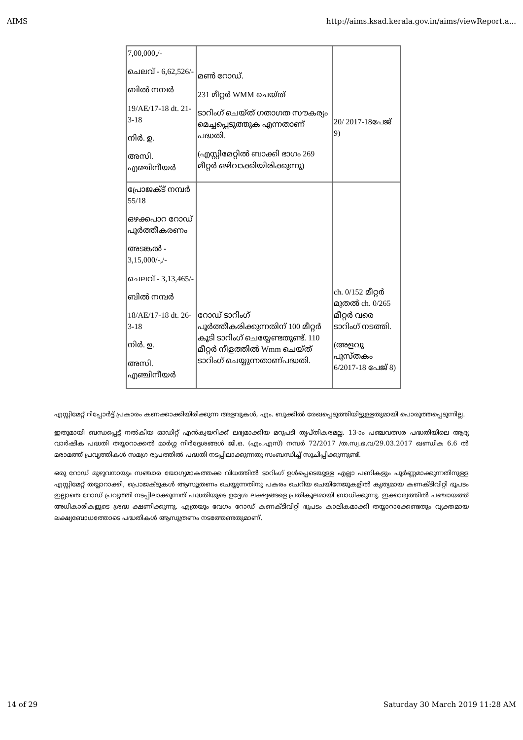AIMS http://aims.ksad.kerala.gov.in/aims/viewReport.a...
| 7,00,000,/- ചെലവ് - 6,62,526/- ബിൽ നമ്പർ 19/AE/17-18 dt. 21-3-18 നിർ. ഉ. അസി. എഞ്ചിനീയർ | മൺ റോഡ്. 231 മീറ്റർ WMM ചെയ്ത് ടാറിംഗ് ചെയ്ത് ഗതാഗത സൗകര്യം മെച്ചപ്പെടുത്തുക എന്നതാണ് പദ്ധതി. (എസ്റ്റിമേറ്റിൽ ബാക്കി ഭാഗം 269 മീറ്റർ ഒഴിവാക്കിയിരിക്കുന്നു) | 20/ 2017-18പേജ് 9) |
| പ്രോജക്ട് നമ്പർ 55/18 ഒഴക്കപാറ റോഡ് പൂർത്തീകരണം അടങ്കൽ - 3,15,000/-,/- ചെലവ് - 3,13,465/- ബിൽ നമ്പർ 18/AE/17-18 dt. 26-3-18 നിർ. ഉ. അസി. എഞ്ചിനീയർ | റോഡ് ടാറിംഗ് പൂർത്തീകരിക്കുന്നതിന് 100 മീറ്റർ കൂടി ടാറിംഗ് ചെയ്യേണ്ടതുണ്ട്. 110 മീറ്റർ നീളത്തിൽ Wmm ചെയ്ത് ടാറിംഗ് ചെയ്യുന്നതാണ്പദ്ധതി. | ch. 0/152 മീറ്റർ മുതൽ ch. 0/265 മീറ്റർ വരെ ടാറിംഗ് നടത്തി. (അളവു പുസ്തകം 6/2017-18 പേജ് 8) |
എസ്റ്റിമേറ്റ് റിപ്പോർട്ട് പ്രകാരം കണക്കാക്കിയിരിക്കുന്ന അളവുകൾ, എം. ബുക്കിൽ രേഖപ്പെടുത്തിയിട്ടുള്ളതുമായി പൊരുത്തപ്പെടുന്നില്ല.
ഇതുമായി ബന്ധപ്പെട്ട് നൽകിയ ഓഡിറ്റ് എൻക്വയറിക്ക് ലഭ്യമാക്കിയ മറുപടി തൃപ്തികരമല്ല. 13-ാം പഞ്ചവത്സര പദ്ധതിയിലെ ആദ്യ വാർഷിക പദ്ധതി തയ്യാറാക്കൽ മാർഗ്ഗ നിർദ്ദേശങ്ങൾ ജി.ഒ. (എം.എസ്) നമ്പർ 72/2017 /ത.സ്വ.ഭ.വ/29.03.2017 ഖണ്ഡിക 6.6 ൽ മരാമത്ത് പ്രവൃത്തികൾ സമഗ്ര രൂപത്തിൽ പദ്ധതി നടപ്പിലാക്കുന്നതു സംബന്ധിച്ച് സൂചിപ്പിക്കുന്നുണ്ട്.
ഒരു റോഡ് മുഴുവനായും സഞ്ചാര യോഗ്യമാകത്തക്ക വിധത്തിൽ ടാറിംഗ് ഉൾപ്പെടെയുള്ള എല്ലാ പണികളും പൂർണ്ണമാക്കുന്നതിനുള്ള എസ്റ്റിമേറ്റ് തയ്യാറാക്കി, പ്രൊജക്ടുകൾ ആസൂത്രണം ചെയ്യുന്നതിനു പകരം ചെറിയ ചെയിനേജുകളിൽ കൃത്യമായ കണക്ടിവിറ്റി ഭൂപടം ഇല്ലാതെ റോഡ് പ്രവൃത്തി നടപ്പിലാക്കുന്നത് പദ്ധതിയുടെ ഉദ്ദേശ ലക്ഷ്യങ്ങളെ പ്രതികൂലമായി ബാധിക്കുന്നു. ഇക്കാര്യത്തിൽ പഞ്ചായത്ത് അധികാരികളുടെ ശ്രദ്ധ ക്ഷണിക്കുന്നു. എത്രയും വേഗം റോഡ് കണക്ടിവിറ്റി ഭൂപടം കാലികമാക്കി തയ്യാറാക്കേണ്ടതും വ്യക്തമായ ലക്ഷ്യബോധത്തോടെ പദ്ധതികൾ ആസൂത്രണം നടത്തേണ്ടതുമാണ്.
14 of 29 Saturday 30 March 2019 11:28 AM